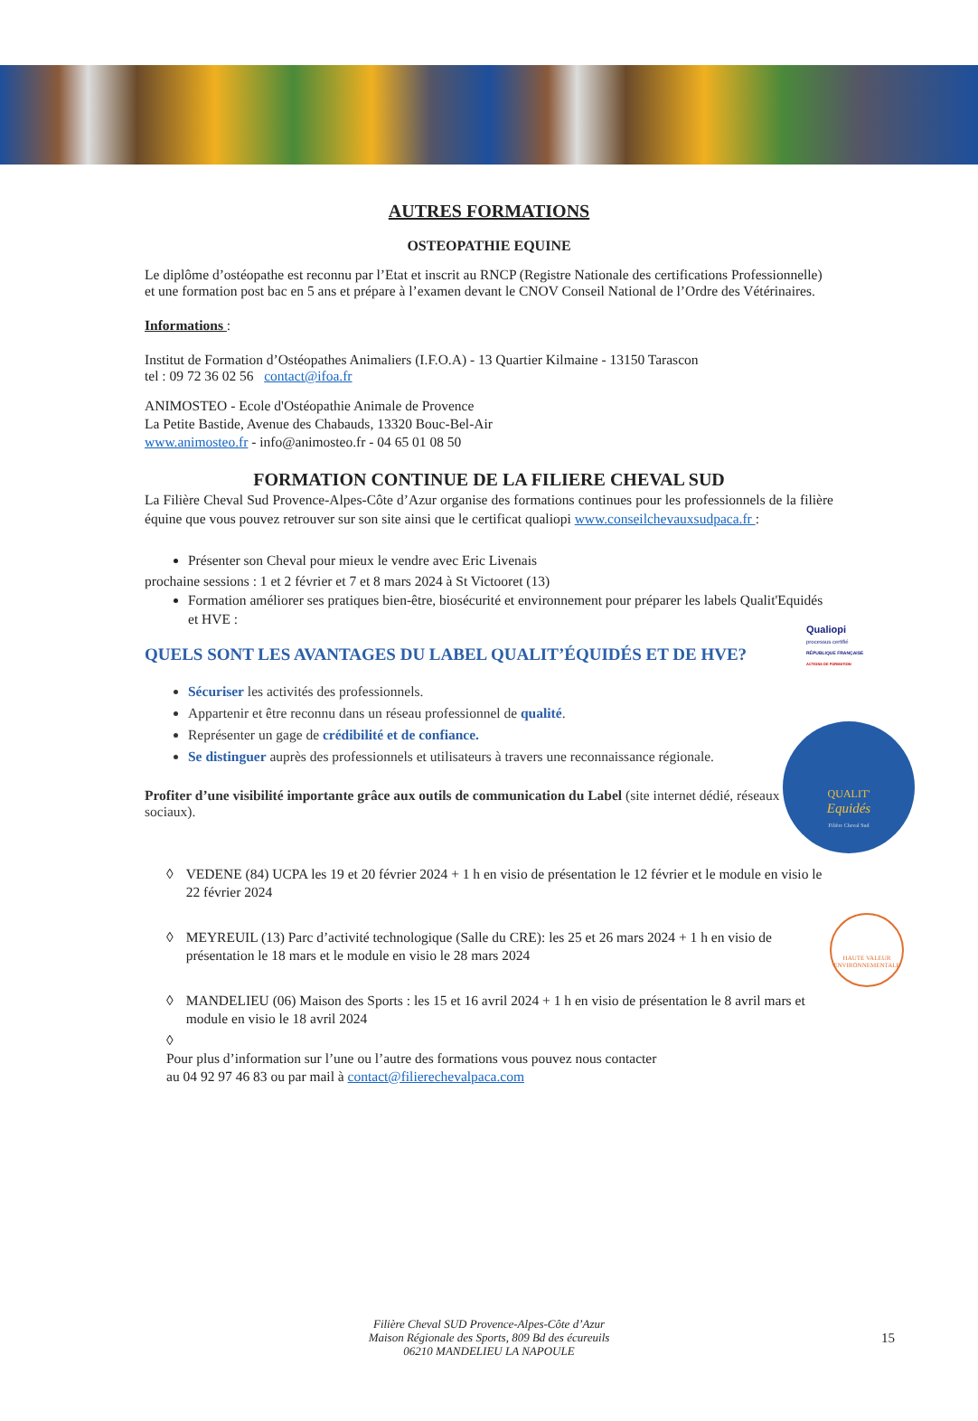QUALIT'
Equidés
Filière Cheval Sud
HAUTE VALEUR ENVIRONNEMENTALE
Qualiopi
processus certifié
RÉPUBLIQUE FRANÇAISE
ACTIONS DE FORMATION
AUTRES FORMATIONS
OSTEOPATHIE EQUINE
Le diplôme d’ostéopathe est reconnu par l’Etat et inscrit au RNCP (Registre Nationale des certifications Professionnelle) et une formation post bac en 5 ans et prépare à l’examen devant le CNOV Conseil National de l’Ordre des Vétérinaires.
Informations :
Institut de Formation d’Ostéopathes Animaliers (I.F.O.A) - 13 Quartier Kilmaine - 13150 Tarascon
tel : 09 72 36 02 56 contact@ifoa.fr
ANIMOSTEO - Ecole d'Ostéopathie Animale de Provence
La Petite Bastide, Avenue des Chabauds, 13320 Bouc-Bel-Air
www.animosteo.fr - info@animosteo.fr - 04 65 01 08 50
FORMATION CONTINUE DE LA FILIERE CHEVAL SUD
La Filière Cheval Sud Provence-Alpes-Côte d’Azur organise des formations continues pour les professionnels de la filière équine que vous pouvez retrouver sur son site ainsi que le certificat qualiopi www.conseilchevauxsudpaca.fr :
Présenter son Cheval pour mieux le vendre avec Eric Livenais
prochaine sessions : 1 et 2 février et 7 et 8 mars 2024 à St Victooret (13)
Formation améliorer ses pratiques bien-être, biosécurité et environnement pour préparer les labels Qualit'Equidés et HVE :
QUELS SONT LES AVANTAGES DU LABEL QUALIT’ÉQUIDÉS ET DE HVE?
Sécuriser les activités des professionnels.
Appartenir et être reconnu dans un réseau professionnel de qualité.
Représenter un gage de crédibilité et de confiance.
Se distinguer auprès des professionnels et utilisateurs à travers une reconnaissance régionale.
Profiter d’une visibilité importante grâce aux outils de communication du Label (site internet dédié, réseaux sociaux).
◊ VEDENE (84) UCPA les 19 et 20 février 2024 + 1 h en visio de présentation le 12 février et le module en visio le 22 février 2024
◊ MEYREUIL (13) Parc d’activité technologique (Salle du CRE): les 25 et 26 mars 2024 + 1 h en visio de présentation le 18 mars et le module en visio le 28 mars 2024
◊ MANDELIEU (06) Maison des Sports : les 15 et 16 avril 2024 + 1 h en visio de présentation le 8 avril mars et module en visio le 18 avril 2024
◊
Pour plus d’information sur l’une ou l’autre des formations vous pouvez nous contacter
au 04 92 97 46 83 ou par mail à contact@filierechevalpaca.com
Filière Cheval SUD Provence-Alpes-Côte d’Azur
Maison Régionale des Sports, 809 Bd des écureuils
06210 MANDELIEU LA NAPOULE
15